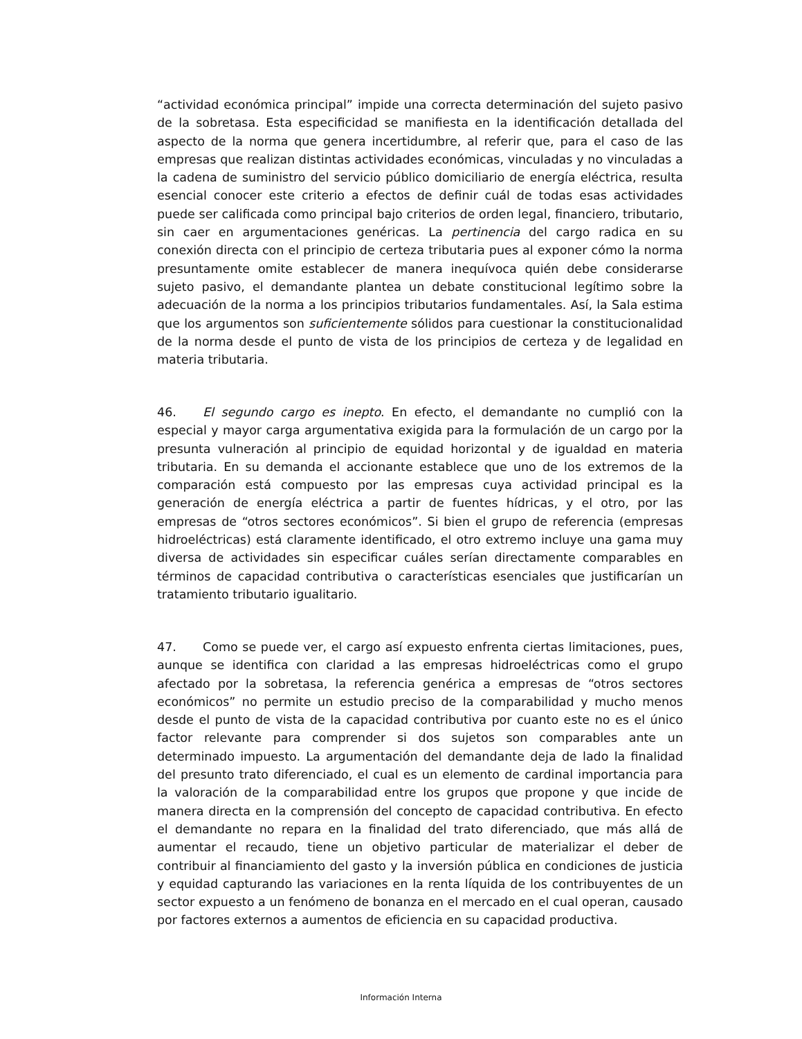“actividad económica principal” impide una correcta determinación del sujeto pasivo de la sobretasa. Esta especificidad se manifiesta en la identificación detallada del aspecto de la norma que genera incertidumbre, al referir que, para el caso de las empresas que realizan distintas actividades económicas, vinculadas y no vinculadas a la cadena de suministro del servicio público domiciliario de energía eléctrica, resulta esencial conocer este criterio a efectos de definir cuál de todas esas actividades puede ser calificada como principal bajo criterios de orden legal, financiero, tributario, sin caer en argumentaciones genéricas. La pertinencia del cargo radica en su conexión directa con el principio de certeza tributaria pues al exponer cómo la norma presuntamente omite establecer de manera inequívoca quién debe considerarse sujeto pasivo, el demandante plantea un debate constitucional legítimo sobre la adecuación de la norma a los principios tributarios fundamentales. Así, la Sala estima que los argumentos son suficientemente sólidos para cuestionar la constitucionalidad de la norma desde el punto de vista de los principios de certeza y de legalidad en materia tributaria.
46. El segundo cargo es inepto. En efecto, el demandante no cumplió con la especial y mayor carga argumentativa exigida para la formulación de un cargo por la presunta vulneración al principio de equidad horizontal y de igualdad en materia tributaria. En su demanda el accionante establece que uno de los extremos de la comparación está compuesto por las empresas cuya actividad principal es la generación de energía eléctrica a partir de fuentes hídricas, y el otro, por las empresas de “otros sectores económicos”. Si bien el grupo de referencia (empresas hidroeléctricas) está claramente identificado, el otro extremo incluye una gama muy diversa de actividades sin especificar cuáles serían directamente comparables en términos de capacidad contributiva o características esenciales que justificarían un tratamiento tributario igualitario.
47. Como se puede ver, el cargo así expuesto enfrenta ciertas limitaciones, pues, aunque se identifica con claridad a las empresas hidroeléctricas como el grupo afectado por la sobretasa, la referencia genérica a empresas de “otros sectores económicos” no permite un estudio preciso de la comparabilidad y mucho menos desde el punto de vista de la capacidad contributiva por cuanto este no es el único factor relevante para comprender si dos sujetos son comparables ante un determinado impuesto. La argumentación del demandante deja de lado la finalidad del presunto trato diferenciado, el cual es un elemento de cardinal importancia para la valoración de la comparabilidad entre los grupos que propone y que incide de manera directa en la comprensión del concepto de capacidad contributiva. En efecto el demandante no repara en la finalidad del trato diferenciado, que más allá de aumentar el recaudo, tiene un objetivo particular de materializar el deber de contribuir al financiamiento del gasto y la inversión pública en condiciones de justicia y equidad capturando las variaciones en la renta líquida de los contribuyentes de un sector expuesto a un fenómeno de bonanza en el mercado en el cual operan, causado por factores externos a aumentos de eficiencia en su capacidad productiva.
Información Interna